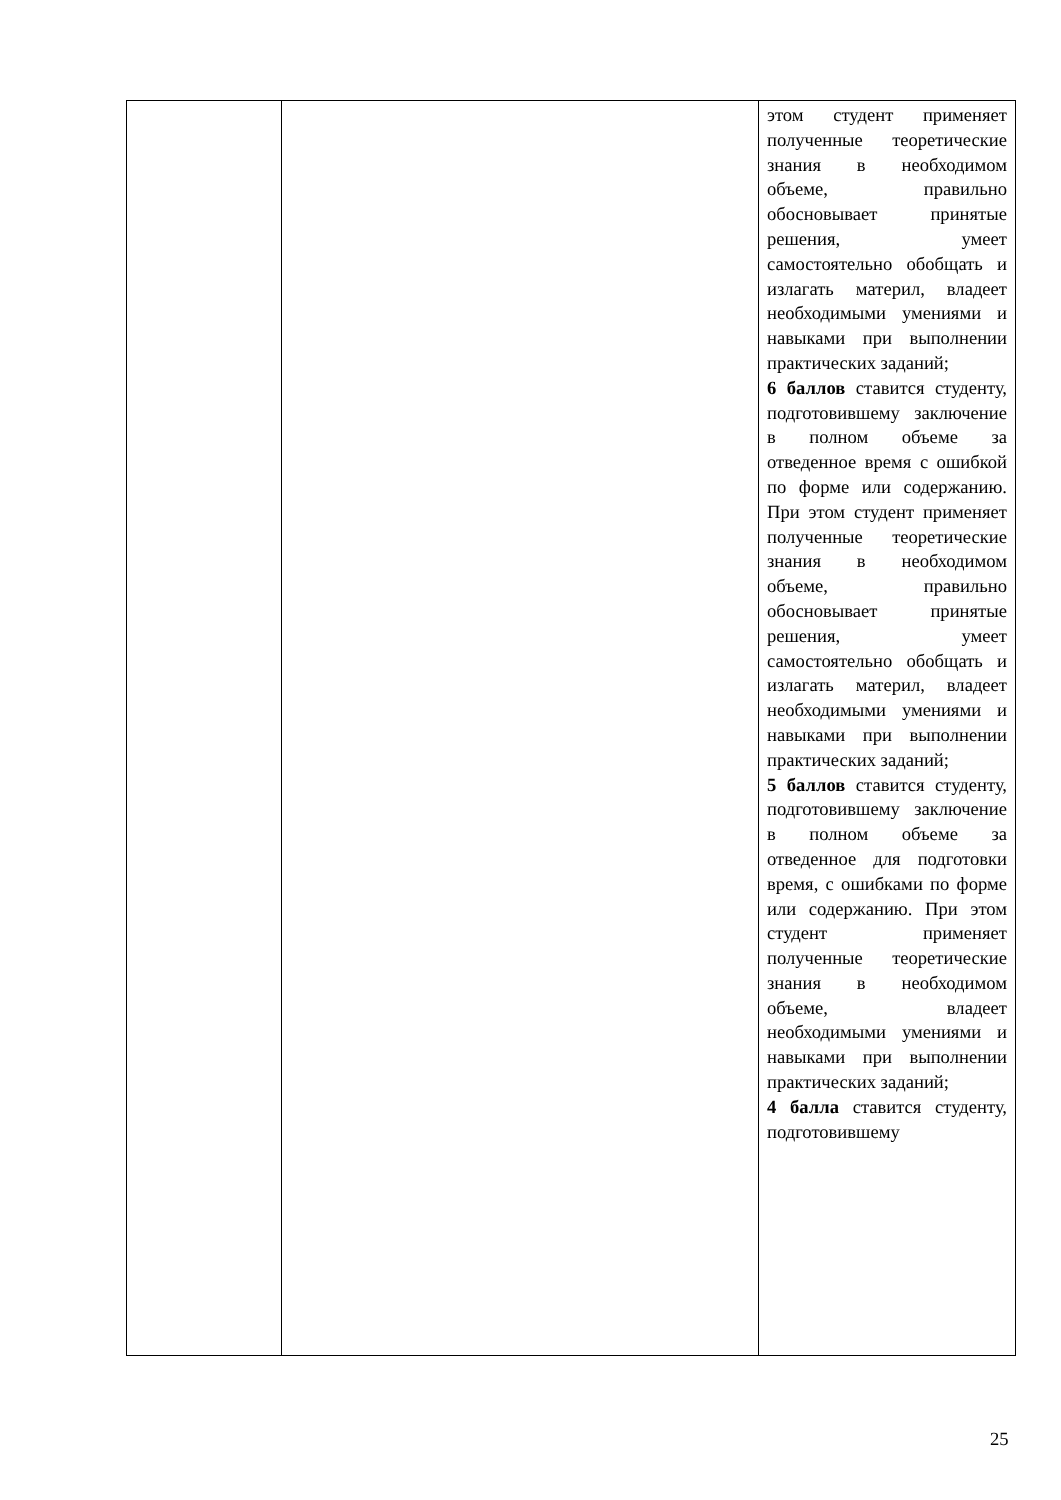| | | этом студент применяет полученные теоретические знания в необходимом объеме, правильно обосновывает принятые решения, умеет самостоятельно обобщать и излагать материл, владеет необходимыми умениями и навыками при выполнении практических заданий; 6 баллов ставится студенту, подготовившему заключение в полном объеме за отведенное время с ошибкой по форме или содержанию. При этом студент применяет полученные теоретические знания в необходимом объеме, правильно обосновывает принятые решения, умеет самостоятельно обобщать и излагать материл, владеет необходимыми умениями и навыками при выполнении практических заданий; 5 баллов ставится студенту, подготовившему заключение в полном объеме за отведенное для подготовки время, с ошибками по форме или содержанию. При этом студент применяет полученные теоретические знания в необходимом объеме, владеет необходимыми умениями и навыками при выполнении практических заданий; 4 балла ставится студенту, подготовившему |
25